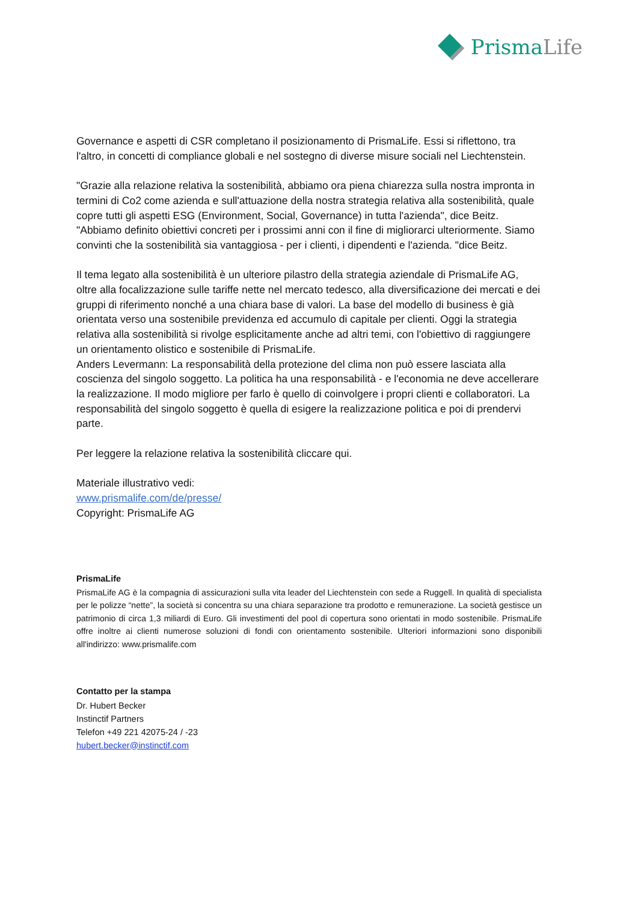PrismaLife
Governance e aspetti di CSR completano il posizionamento di PrismaLife. Essi si riflettono, tra l'altro, in concetti di compliance globali e nel sostegno di diverse misure sociali nel Liechtenstein.
"Grazie alla relazione relativa la sostenibilità, abbiamo ora piena chiarezza sulla nostra impronta in termini di Co2 come azienda e sull'attuazione della nostra strategia relativa alla sostenibilità, quale copre tutti gli aspetti ESG (Environment, Social, Governance) in tutta l'azienda", dice Beitz. "Abbiamo definito obiettivi concreti per i prossimi anni con il fine di migliorarci ulteriormente. Siamo convinti che la sostenibilità sia vantaggiosa - per i clienti, i dipendenti e l'azienda. "dice Beitz.
Il tema legato alla sostenibilità è un ulteriore pilastro della strategia aziendale di PrismaLife AG, oltre alla focalizzazione sulle tariffe nette nel mercato tedesco, alla diversificazione dei mercati e dei gruppi di riferimento nonché a una chiara base di valori. La base del modello di business è già orientata verso una sostenibile previdenza ed accumulo di capitale per clienti. Oggi la strategia relativa alla sostenibilità si rivolge esplicitamente anche ad altri temi, con l'obiettivo di raggiungere un orientamento olistico e sostenibile di PrismaLife.
Anders Levermann: La responsabilità della protezione del clima non può essere lasciata alla coscienza del singolo soggetto. La politica ha una responsabilità - e l'economia ne deve accellerare la realizzazione. Il modo migliore per farlo è quello di coinvolgere i propri clienti e collaboratori. La responsabilità del singolo soggetto è quella di esigere la realizzazione politica e poi di prendervi parte.
Per leggere la relazione relativa la sostenibilità cliccare qui.
Materiale illustrativo vedi:
www.prismalife.com/de/presse/
Copyright: PrismaLife AG
PrismaLife
PrismaLife AG è la compagnia di assicurazioni sulla vita leader del Liechtenstein con sede a Ruggell. In qualità di specialista per le polizze “nette”, la società si concentra su una chiara separazione tra prodotto e remunerazione. La società gestisce un patrimonio di circa 1,3 miliardi di Euro. Gli investimenti del pool di copertura sono orientati in modo sostenibile. PrismaLife offre inoltre ai clienti numerose soluzioni di fondi con orientamento sostenibile. Ulteriori informazioni sono disponibili all'indirizzo: www.prismalife.com
Contatto per la stampa
Dr. Hubert Becker
Instinctif Partners
Telefon +49 221 42075-24 / -23
hubert.becker@instinctif.com